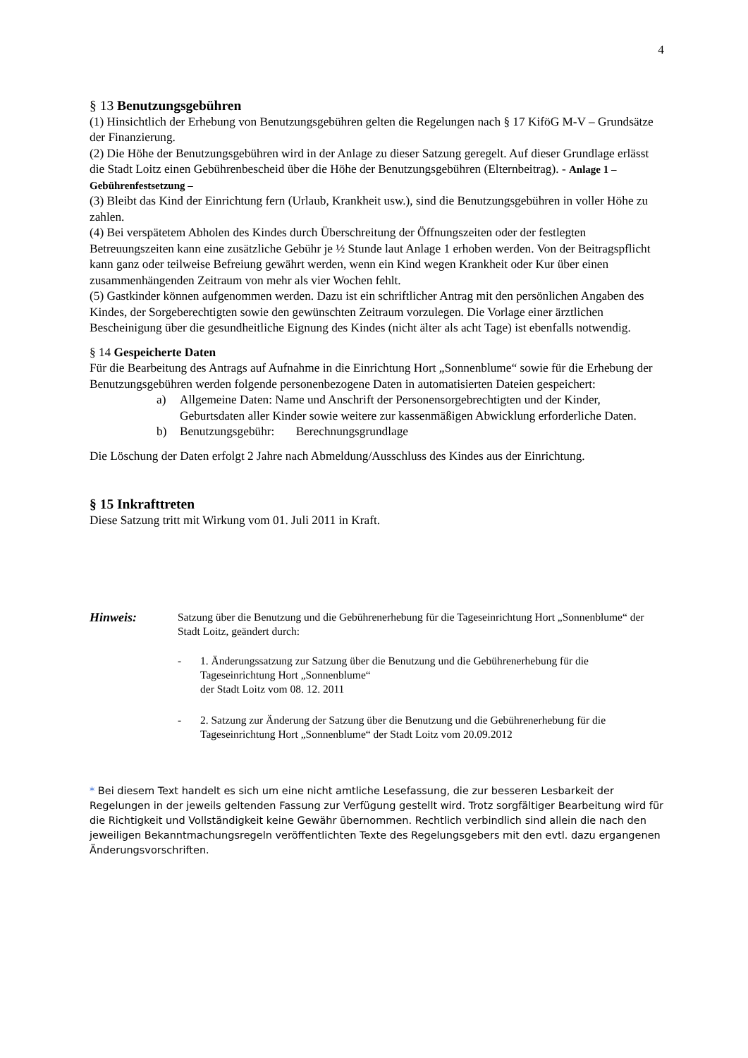4
§ 13 Benutzungsgebühren
(1) Hinsichtlich der Erhebung von Benutzungsgebühren gelten die Regelungen nach § 17 KiföG M-V – Grundsätze der Finanzierung.
(2) Die Höhe der Benutzungsgebühren wird in der Anlage zu dieser Satzung geregelt. Auf dieser Grundlage erlässt die Stadt Loitz einen Gebührenbescheid über die Höhe der Benutzungsgebühren (Elternbeitrag). - Anlage 1 – Gebührenfestsetzung –
(3) Bleibt das Kind der Einrichtung fern (Urlaub, Krankheit usw.), sind die Benutzungsgebühren in voller Höhe zu zahlen.
(4) Bei verspätetem Abholen des Kindes durch Überschreitung der Öffnungszeiten oder der festlegten Betreuungszeiten kann eine zusätzliche Gebühr je ½ Stunde laut Anlage 1 erhoben werden. Von der Beitragspflicht kann ganz oder teilweise Befreiung gewährt werden, wenn ein Kind wegen Krankheit oder Kur über einen zusammenhängenden Zeitraum von mehr als vier Wochen fehlt.
(5) Gastkinder können aufgenommen werden. Dazu ist ein schriftlicher Antrag mit den persönlichen Angaben des Kindes, der Sorgeberechtigten sowie den gewünschten Zeitraum vorzulegen. Die Vorlage einer ärztlichen Bescheinigung über die gesundheitliche Eignung des Kindes (nicht älter als acht Tage) ist ebenfalls notwendig.
§ 14 Gespeicherte Daten
Für die Bearbeitung des Antrags auf Aufnahme in die Einrichtung Hort „Sonnenblume“ sowie für die Erhebung der Benutzungsgebühren werden folgende personenbezogene Daten in automatisierten Dateien gespeichert:
a) Allgemeine Daten: Name und Anschrift der Personensorgebrechtigten und der Kinder, Geburtsdaten aller Kinder sowie weitere zur kassenmäßigen Abwicklung erforderliche Daten.
b) Benutzungsgebühr: Berechnungsgrundlage
Die Löschung der Daten erfolgt 2 Jahre nach Abmeldung/Ausschluss des Kindes aus der Einrichtung.
§ 15 Inkrafttreten
Diese Satzung tritt mit Wirkung vom 01. Juli 2011 in Kraft.
Hinweis:
Satzung über die Benutzung und die Gebührenerhebung für die Tageseinrichtung Hort „Sonnenblume“ der Stadt Loitz, geändert durch:
- 1. Änderungssatzung zur Satzung über die Benutzung und die Gebührenerhebung für die Tageseinrichtung Hort „Sonnenblume“
der Stadt Loitz vom 08. 12. 2011
- 2. Satzung zur Änderung der Satzung über die Benutzung und die Gebührenerhebung für die Tageseinrichtung Hort „Sonnenblume“ der Stadt Loitz vom 20.09.2012
* Bei diesem Text handelt es sich um eine nicht amtliche Lesefassung, die zur besseren Lesbarkeit der Regelungen in der jeweils geltenden Fassung zur Verfügung gestellt wird. Trotz sorgfältiger Bearbeitung wird für die Richtigkeit und Vollständigkeit keine Gewähr übernommen. Rechtlich verbindlich sind allein die nach den jeweiligen Bekanntmachungsregeln veröffentlichten Texte des Regelungsgebers mit den evtl. dazu ergangenen Änderungsvorschriften.